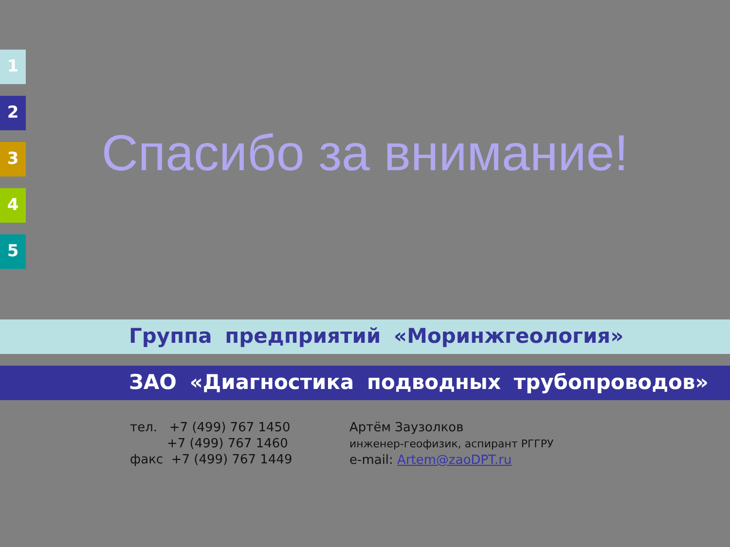1
2
3
4
5
Спасибо за внимание!
Группа предприятий «Моринжгеология»
ЗАО «Диагностика подводных трубопроводов»
тел. +7 (499) 767 1450
+7 (499) 767 1460
факс +7 (499) 767 1449
Артём Заузолков
инженер-геофизик, аспирант РГГРУ
e-mail: Artem@zaoDPT.ru